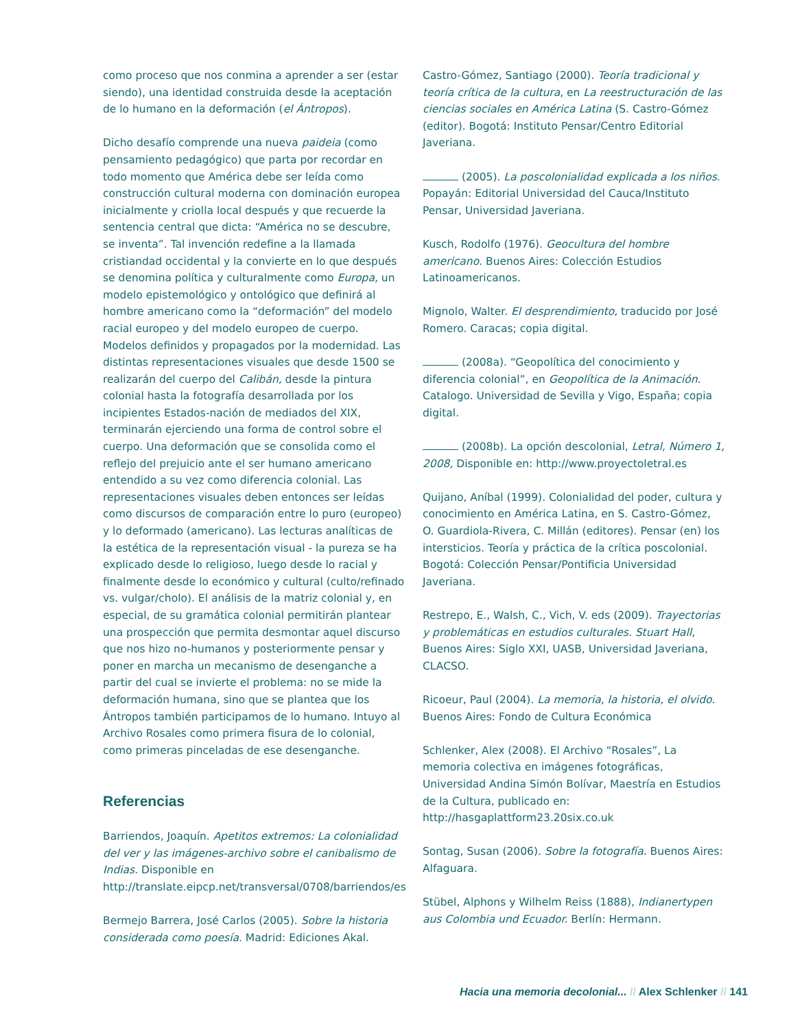como proceso que nos conmina a aprender a ser (estar siendo), una identidad construida desde la aceptación de lo humano en la deformación (el Ántropos).
Dicho desafío comprende una nueva paideia (como pensamiento pedagógico) que parta por recordar en todo momento que América debe ser leída como construcción cultural moderna con dominación europea inicialmente y criolla local después y que recuerde la sentencia central que dicta: “América no se descubre, se inventa”. Tal invención redefine a la llamada cristiandad occidental y la convierte en lo que después se denomina política y culturalmente como Europa, un modelo epistemológico y ontológico que definirá al hombre americano como la “deformación” del modelo racial europeo y del modelo europeo de cuerpo. Modelos definidos y propagados por la modernidad. Las distintas representaciones visuales que desde 1500 se realizarán del cuerpo del Calibán, desde la pintura colonial hasta la fotografía desarrollada por los incipientes Estados-nación de mediados del XIX, terminarán ejerciendo una forma de control sobre el cuerpo. Una deformación que se consolida como el reflejo del prejuicio ante el ser humano americano entendido a su vez como diferencia colonial. Las representaciones visuales deben entonces ser leídas como discursos de comparación entre lo puro (europeo) y lo deformado (americano). Las lecturas analíticas de la estética de la representación visual - la pureza se ha explicado desde lo religioso, luego desde lo racial y finalmente desde lo económico y cultural (culto/refinado vs. vulgar/cholo). El análisis de la matriz colonial y, en especial, de su gramática colonial permitirán plantear una prospección que permita desmontar aquel discurso que nos hizo no-humanos y posteriormente pensar y poner en marcha un mecanismo de desenganche a partir del cual se invierte el problema: no se mide la deformación humana, sino que se plantea que los Ántropos también participamos de lo humano. Intuyo al Archivo Rosales como primera fisura de lo colonial, como primeras pinceladas de ese desenganche.
Referencias
Barriendos, Joaquín. Apetitos extremos: La colonialidad del ver y las imágenes-archivo sobre el canibalismo de Indias. Disponible en http://translate.eipcp.net/transversal/0708/barriendos/es
Bermejo Barrera, José Carlos (2005). Sobre la historia considerada como poesía. Madrid: Ediciones Akal.
Castro-Gómez, Santiago (2000). Teoría tradicional y teoría crítica de la cultura, en La reestructuración de las ciencias sociales en América Latina (S. Castro-Gómez (editor). Bogotá: Instituto Pensar/Centro Editorial Javeriana.
(2005). La poscolonialidad explicada a los niños. Popayán: Editorial Universidad del Cauca/Instituto Pensar, Universidad Javeriana.
Kusch, Rodolfo (1976). Geocultura del hombre americano. Buenos Aires: Colección Estudios Latinoamericanos.
Mignolo, Walter. El desprendimiento, traducido por José Romero. Caracas; copia digital.
(2008a). “Geopolítica del conocimiento y diferencia colonial”, en Geopolítica de la Animación. Catalogo. Universidad de Sevilla y Vigo, España; copia digital.
(2008b). La opción descolonial, Letral, Número 1, 2008, Disponible en: http://www.proyectoletral.es
Quijano, Aníbal (1999). Colonialidad del poder, cultura y conocimiento en América Latina, en S. Castro-Gómez, O. Guardiola-Rivera, C. Millán (editores). Pensar (en) los intersticios. Teoría y práctica de la crítica poscolonial. Bogotá: Colección Pensar/Pontificia Universidad Javeriana.
Restrepo, E., Walsh, C., Vich, V. eds (2009). Trayectorias y problemáticas en estudios culturales. Stuart Hall, Buenos Aires: Siglo XXI, UASB, Universidad Javeriana, CLACSO.
Ricoeur, Paul (2004). La memoria, la historia, el olvido. Buenos Aires: Fondo de Cultura Económica
Schlenker, Alex (2008). El Archivo “Rosales”, La memoria colectiva en imágenes fotográficas, Universidad Andina Simón Bolívar, Maestría en Estudios de la Cultura, publicado en: http://hasgaplattform23.20six.co.uk
Sontag, Susan (2006). Sobre la fotografía. Buenos Aires: Alfaguara.
Stübel, Alphons y Wilhelm Reiss (1888), Indianertypen aus Colombia und Ecuador. Berlín: Hermann.
Hacia una memoria decolonial... // Alex Schlenker // 141